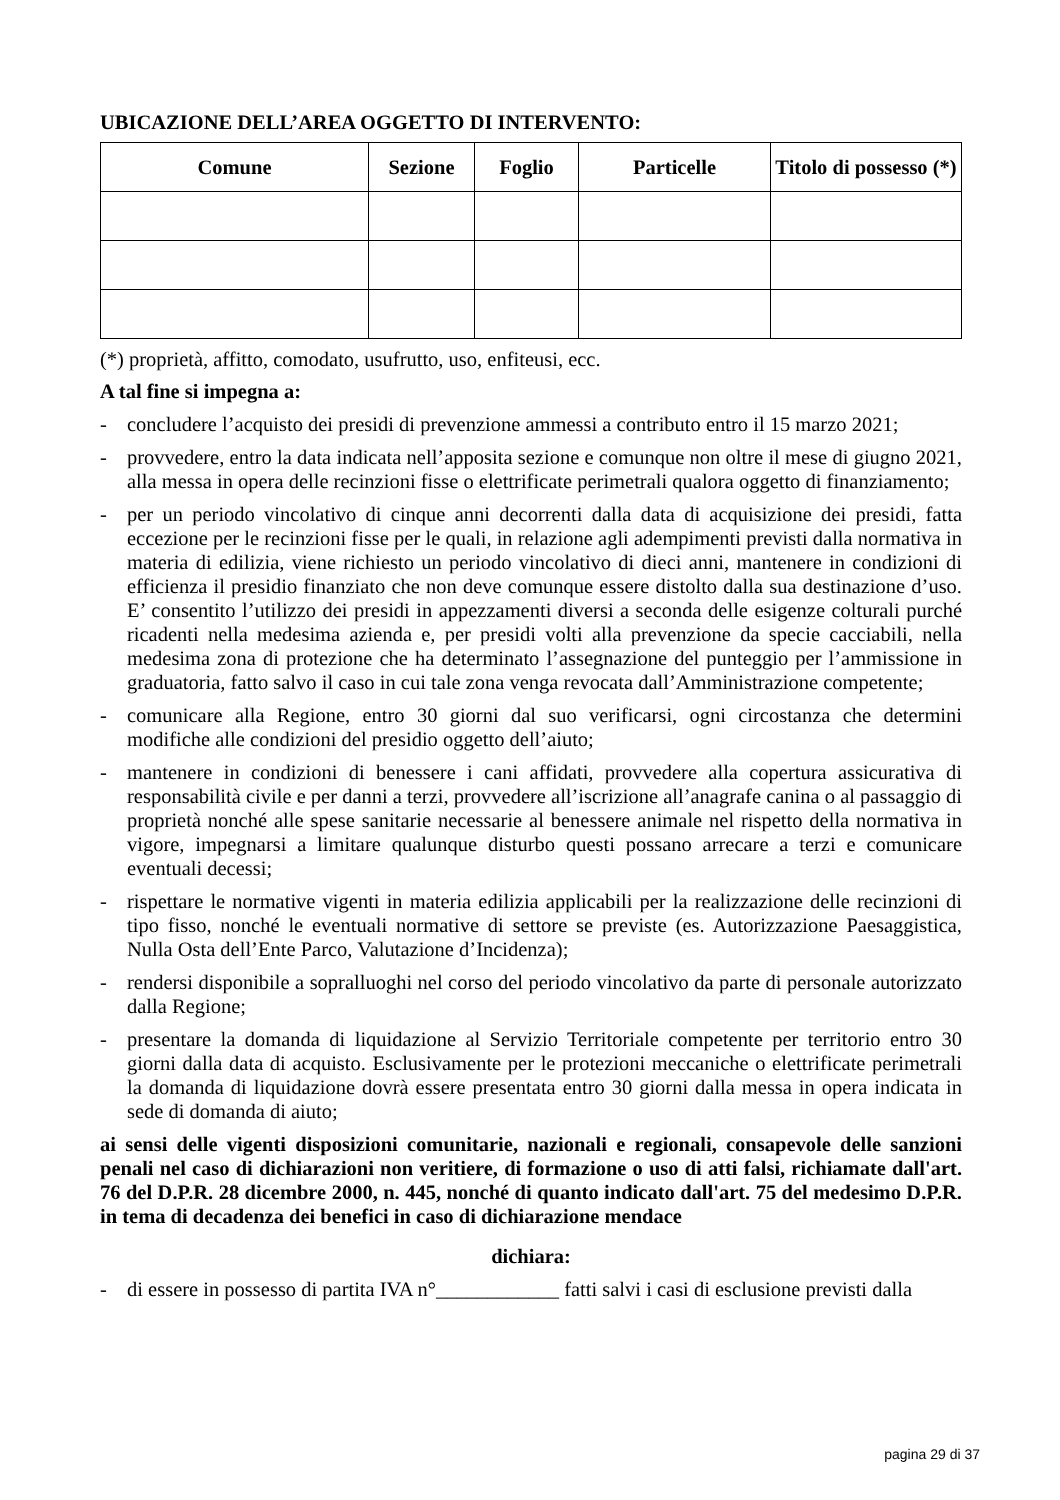UBICAZIONE DELL’AREA OGGETTO DI INTERVENTO:
| Comune | Sezione | Foglio | Particelle | Titolo di possesso (*) |
| --- | --- | --- | --- | --- |
(*) proprietà, affitto, comodato, usufrutto, uso, enfiteusi, ecc.
A tal fine si impegna a:
- concludere l’acquisto dei presidi di prevenzione ammessi a contributo entro il 15 marzo 2021;
- provvedere, entro la data indicata nell’apposita sezione e comunque non oltre il mese di giugno 2021, alla messa in opera delle recinzioni fisse o elettrificate perimetrali qualora oggetto di finanziamento;
- per un periodo vincolativo di cinque anni decorrenti dalla data di acquisizione dei presidi, fatta eccezione per le recinzioni fisse per le quali, in relazione agli adempimenti previsti dalla normativa in materia di edilizia, viene richiesto un periodo vincolativo di dieci anni, mantenere in condizioni di efficienza il presidio finanziato che non deve comunque essere distolto dalla sua destinazione d’uso. E’ consentito l’utilizzo dei presidi in appezzamenti diversi a seconda delle esigenze colturali purché ricadenti nella medesima azienda e, per presidi volti alla prevenzione da specie cacciabili, nella medesima zona di protezione che ha determinato l’assegnazione del punteggio per l’ammissione in graduatoria, fatto salvo il caso in cui tale zona venga revocata dall’Amministrazione competente;
- comunicare alla Regione, entro 30 giorni dal suo verificarsi, ogni circostanza che determini modifiche alle condizioni del presidio oggetto dell’aiuto;
- mantenere in condizioni di benessere i cani affidati, provvedere alla copertura assicurativa di responsabilità civile e per danni a terzi, provvedere all’iscrizione all’anagrafe canina o al passaggio di proprietà nonché alle spese sanitarie necessarie al benessere animale nel rispetto della normativa in vigore, impegnarsi a limitare qualunque disturbo questi possano arrecare a terzi e comunicare eventuali decessi;
- rispettare le normative vigenti in materia edilizia applicabili per la realizzazione delle recinzioni di tipo fisso, nonché le eventuali normative di settore se previste (es. Autorizzazione Paesaggistica, Nulla Osta dell’Ente Parco, Valutazione d’Incidenza);
- rendersi disponibile a sopralluoghi nel corso del periodo vincolativo da parte di personale autorizzato dalla Regione;
- presentare la domanda di liquidazione al Servizio Territoriale competente per territorio entro 30 giorni dalla data di acquisto. Esclusivamente per le protezioni meccaniche o elettrificate perimetrali la domanda di liquidazione dovrà essere presentata entro 30 giorni dalla messa in opera indicata in sede di domanda di aiuto;
ai sensi delle vigenti disposizioni comunitarie, nazionali e regionali, consapevole delle sanzioni penali nel caso di dichiarazioni non veritiere, di formazione o uso di atti falsi, richiamate dall'art. 76 del D.P.R. 28 dicembre 2000, n. 445, nonché di quanto indicato dall'art. 75 del medesimo D.P.R. in tema di decadenza dei benefici in caso di dichiarazione mendace
dichiara:
- di essere in possesso di partita IVA n°____________ fatti salvi i casi di esclusione previsti dalla
pagina 29 di 37